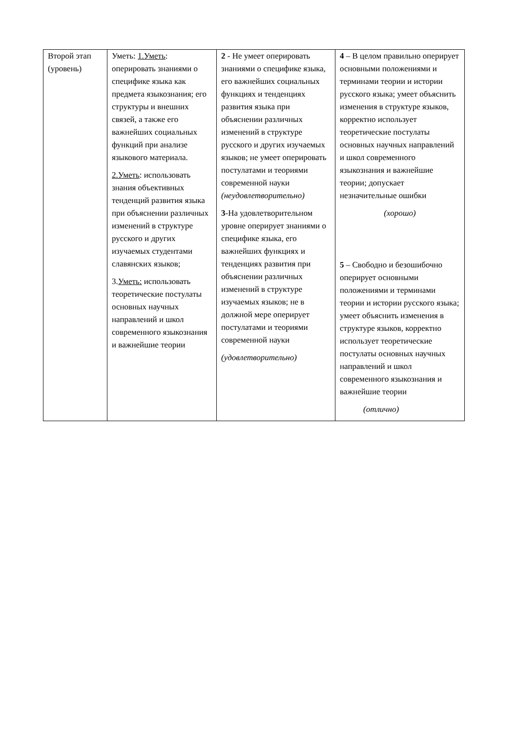| Второй этап (уровень) | Уметь: 1.Уметь : оперировать знаниями о специфике языка как предмета языкознания; его структуры и внешних связей, а также его важнейших социальных функций при анализе языкового материала. 2.Уметь : использовать знания объективных тенденций развития языка при объяснении различных изменений в структуре русского и других изучаемых студентами славянских языков; 3. Уметь: использовать теоретические постулаты основных научных направлений и школ современного языкознания и важнейшие теории | 2 - Не умеет оперировать знаниями о специфике языка, его важнейших социальных функциях и тенденциях развития языка при объяснении различных изменений в структуре русского и других изучаемых языков; не умеет оперировать постулатами и теориями современной науки (неудовлетворительно) 3 -На удовлетворительном уровне оперирует знаниями о специфике языка, его важнейших функциях и тенденциях развития при объяснении различных изменений в структуре изучаемых языков; не в должной мере оперирует постулатами и теориями современной науки (удовлетворительно) | 4 – В целом правильно оперирует основными положениями и терминами теории и истории русского языка; умеет объяснить изменения в структуре языков, корректно использует теоретические постулаты основных научных направлений и школ современного языкознания и важнейшие теории; допускает незначительные ошибки (хорошо) 5 – Свободно и безошибочно оперирует основными положениями и терминами теории и истории русского языка; умеет объяснить изменения в структуре языков, корректно использует теоретические постулаты основных научных направлений и школ современного языкознания и важнейшие теории (отлично) |